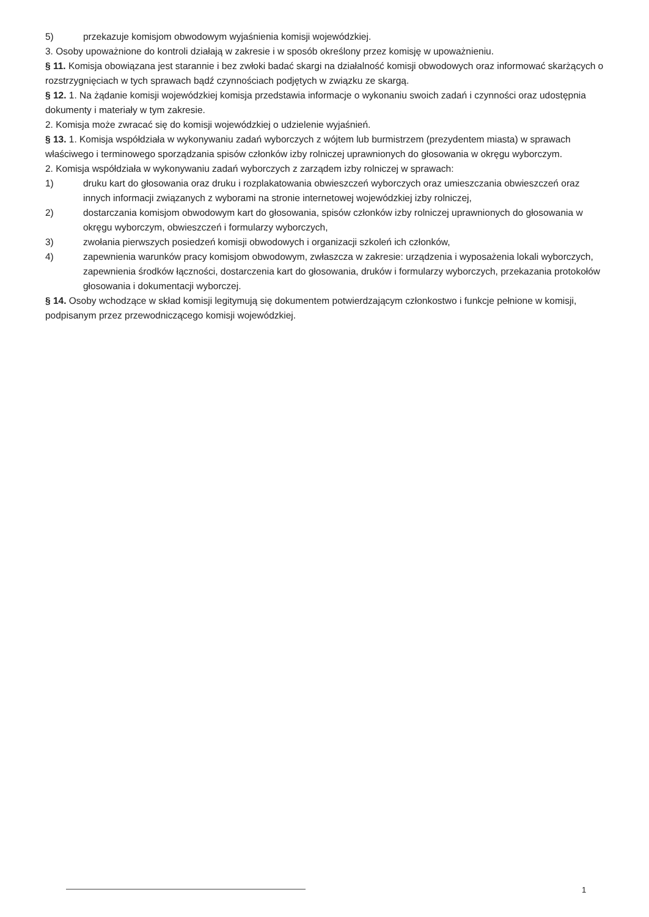5) przekazuje komisjom obwodowym wyjaśnienia komisji wojewódzkiej.
3. Osoby upoważnione do kontroli działają w zakresie i w sposób określony przez komisję w upoważnieniu.
§ 11. Komisja obowiązana jest starannie i bez zwłoki badać skargi na działalność komisji obwodowych oraz informować skarżących o rozstrzygnięciach w tych sprawach bądź czynnościach podjętych w związku ze skargą.
§ 12. 1. Na żądanie komisji wojewódzkiej komisja przedstawia informacje o wykonaniu swoich zadań i czynności oraz udostępnia dokumenty i materiały w tym zakresie.
2. Komisja może zwracać się do komisji wojewódzkiej o udzielenie wyjaśnień.
§ 13. 1. Komisja współdziała w wykonywaniu zadań wyborczych z wójtem lub burmistrzem (prezydentem miasta) w sprawach właściwego i terminowego sporządzania spisów członków izby rolniczej uprawnionych do głosowania w okręgu wyborczym.
2. Komisja współdziała w wykonywaniu zadań wyborczych z zarządem izby rolniczej w sprawach:
1) druku kart do głosowania oraz druku i rozplakatowania obwieszczeń wyborczych oraz umieszczania obwieszczeń oraz innych informacji związanych z wyborami na stronie internetowej wojewódzkiej izby rolniczej,
2) dostarczania komisjom obwodowym kart do głosowania, spisów członków izby rolniczej uprawnionych do głosowania w okręgu wyborczym, obwieszczeń i formularzy wyborczych,
3) zwołania pierwszych posiedzeń komisji obwodowych i organizacji szkoleń ich członków,
4) zapewnienia warunków pracy komisjom obwodowym, zwłaszcza w zakresie: urządzenia i wyposażenia lokali wyborczych, zapewnienia środków łączności, dostarczenia kart do głosowania, druków i formularzy wyborczych, przekazania protokołów głosowania i dokumentacji wyborczej.
§ 14. Osoby wchodzące w skład komisji legitymują się dokumentem potwierdzającym członkostwo i funkcje pełnione w komisji, podpisanym przez przewodniczącego komisji wojewódzkiej.
1